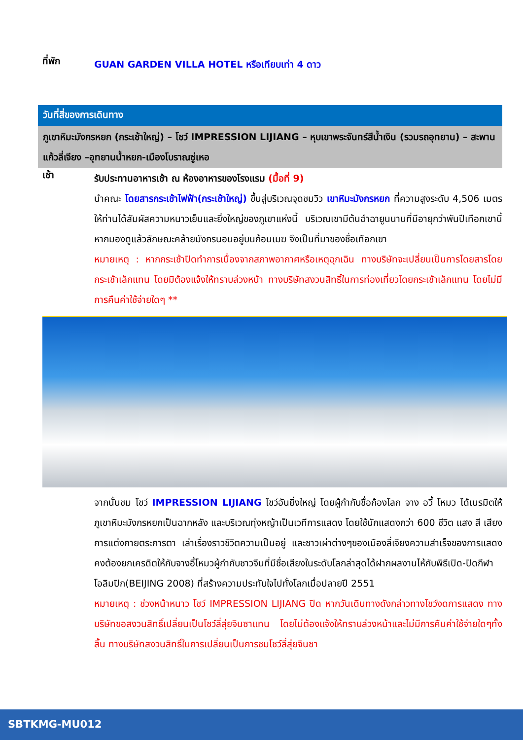ที่พัก
GUAN GARDEN VILLA HOTEL หรือเทียบเท่า 4 ดาว
วันที่สี่ของการเดินทาง
ภูเขาหิมะมังกรหยก (กระเช้าใหญ่) – โชว์ IMPRESSION LIJIANG – หุบเขาพระจันทร์สีน้ำเงิน (รวมรถอุทยาน) – สะพานแก้วลี่เจียง –อุทยานน้ำหยก-เมืองโบราณซู่เหอ
เช้า
รับประทานอาหารเช้า ณ ห้องอาหารของโรงแรม (มื้อที่ 9)
นำคณะ โดยสารกระเช้าไฟฟ้า(กระเช้าใหญ่) ขึ้นสู่บริเวณจุดชมวิว เขาหิมะมังกรหยก ที่ความสูงระดับ 4,506 เมตรให้ท่านได้สัมผัสความหนาวเย็นและยิ่งใหญ่ของภูเขาแห่งนี้ บริเวณเขามีต้นฉำฉายูนนานที่มีอายุกว่าพันปีเทือกเขานี้หากมองดูแล้วลักษณะคล้ายมังกรนอนอยู่บนก้อนเมฆ จึงเป็นที่มาของชื่อเทือกเขา
หมายเหตุ : หากกระเช้าปิดทำการเนื่องจากสภาพอากาศหรือเหตุฉุกเฉิน ทางบริษัทจะเปลี่ยนเป็นการโดยสารโดยกระเช้าเล็กแทน โดยมิต้องแจ้งให้ทราบล่วงหน้า ทางบริษัทสงวนสิทธิ์ในการท่องเที่ยวโดยกระเช้าเล็กแทน โดยไม่มีการคืนค่าใช้จ่ายใดๆ **
จากนั้นชม โชว์ IMPRESSION LIJIANG โชว์อันยิ่งใหญ่ โดยผู้กำกับชื่อก้องโลก จาง อวี้ โหมว ได้เนรมิตให้ภูเขาหิมะมังกรหยกเป็นฉากหลัง และบริเวณทุ่งหญ้าเป็นเวทีการแสดง โดยใช้นักแสดงกว่า 600 ชีวิต แสง สี เสียงการแต่งกายตระการตา เล่าเรื่องราวชีวิตความเป็นอยู่ และชาวเผ่าต่างๆของเมืองลี่เจียงความสำเร็จของการแสดงคงต้องยกเครดิตให้กับจางอี้โหมวผู้กำกับชาวจีนที่มีชื่อเสียงในระดับโลกล่าสุดได้ฝากผลงานไห้กับพิธีเปิด-ปิดกีฬาโอลิมปิก(BEIJING 2008) ที่สร้างความประทับใจไปทั้งโลกเมื่อปลายปี 2551
หมายเหตุ : ช่วงหน้าหนาว โชว์ IMPRESSION LIJIANG ปิด หากวันเดินทางดังกล่าวทางโชว์งดการแสดง ทางบริษัทขอสงวนสิทธิ์เปลี่ยนเป็นโชว์ลี่สุ่ยจินซาแทน โดยไม่ต้องแจ้งให้ทราบล่วงหน้าและไม่มีการคืนค่าใช้จ่ายใดๆทั้งสิ้น ทางบริษัทสงวนสิทธิ์ในการเปลี่ยนเป็นการชมโชว์ลี่สุ่ยจินซา
SBTKMG-MU012